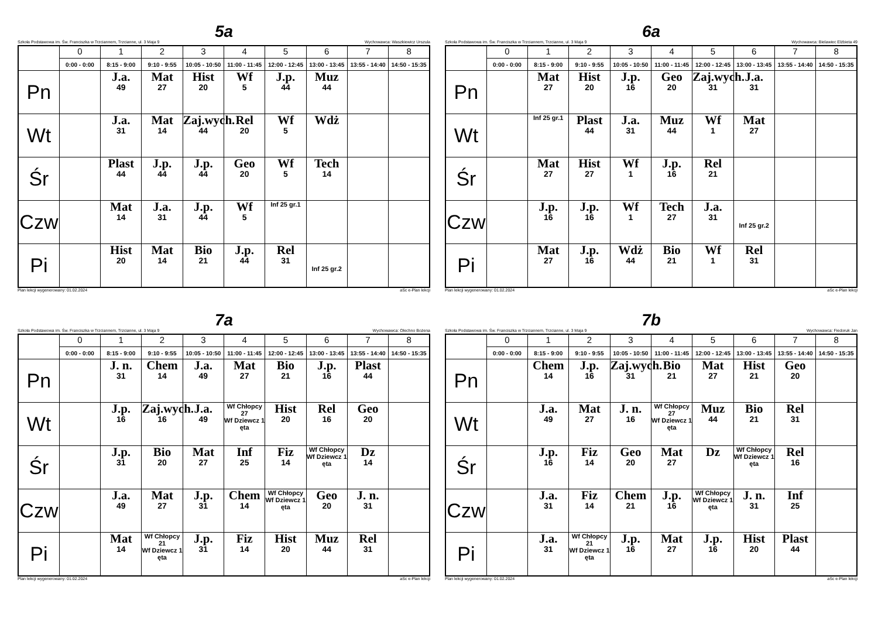5a
Szkoła Podstawowa im. Św. Franciszka w Trzciannem, Trzcianne, ul. 3 Maja 9 Wychowawca: Waszkiewicz Urszula
| | 0 | 1 | 2 | 3 | 4 | 5 | 6 | 7 | 8 |
| --- | --- | --- | --- | --- | --- | --- | --- | --- | --- |
| | 0:00 - 0:00 | 8:15 - 9:00 | 9:10 - 9:55 | 10:05 - 10:50 | 11:00 - 11:45 | 12:00 - 12:45 | 13:00 - 13:45 | 13:55 - 14:40 | 14:50 - 15:35 |
| Pn | | J.a. 49 | Mat 27 | Hist 20 | Wf 5 | J.p. 44 | Muz 44 | | |
| Wt | | J.a. 31 | Mat 14 | Zaj.wych. 44 | Rel 20 | Wf 5 | Wdż | | |
| Śr | | Plast 44 | J.p. 44 | J.p. 44 | Geo 20 | Wf 5 | Tech 14 | | |
| Czw | | Mat 14 | J.a. 31 | J.p. 44 | Wf 5 | Inf 25 gr.1 | | | |
| Pi | | Hist 20 | Mat 14 | Bio 21 | J.p. 44 | Rel 31 | Inf 25 gr.2 | | |
Plan lekcji wygenerowany: 01.02.2024 aSc e-Plan lekcji
6a
Szkoła Podstawowa im. Św. Franciszka w Trzciannem, Trzcianne, ul. 3 Maja 9 Wychowawca: Bielawiec Elżbieta 49
| | 0 | 1 | 2 | 3 | 4 | 5 | 6 | 7 | 8 |
| --- | --- | --- | --- | --- | --- | --- | --- | --- | --- |
| | 0:00 - 0:00 | 8:15 - 9:00 | 9:10 - 9:55 | 10:05 - 10:50 | 11:00 - 11:45 | 12:00 - 12:45 | 13:00 - 13:45 | 13:55 - 14:40 | 14:50 - 15:35 |
| Pn | | Mat 27 | Hist 20 | J.p. 16 | Geo 20 | Zaj.wych. 31 | J.a. 31 | | |
| Wt | | Inf 25 gr.1 | Plast 44 | J.a. 31 | Muz 44 | Wf 1 | Mat 27 | | |
| Śr | | Mat 27 | Hist 27 | Wf 1 | J.p. 16 | Rel 21 | | | |
| Czw | | J.p. 16 | J.p. 16 | Wf 1 | Tech 27 | J.a. 31 | Inf 25 gr.2 | | |
| Pi | | Mat 27 | J.p. 16 | Wdż 44 | Bio 21 | Wf 1 | Rel 31 | | |
Plan lekcji wygenerowany: 01.02.2024 aSc e-Plan lekcji
7a
Szkoła Podstawowa im. Św. Franciszka w Trzciannem, Trzcianne, ul. 3 Maja 9 Wychowawca: Olechno Bożena
| | 0 | 1 | 2 | 3 | 4 | 5 | 6 | 7 | 8 |
| --- | --- | --- | --- | --- | --- | --- | --- | --- | --- |
| | 0:00 - 0:00 | 8:15 - 9:00 | 9:10 - 9:55 | 10:05 - 10:50 | 11:00 - 11:45 | 12:00 - 12:45 | 13:00 - 13:45 | 13:55 - 14:40 | 14:50 - 15:35 |
| Pn | | J. n. 31 | Chem 14 | J.a. 49 | Mat 27 | Bio 21 | J.p. 16 | Plast 44 | |
| Wt | | J.p. 16 | Zaj.wych. 16 | J.a. 49 | Wf Chłopcy 27 Wf Dziewcz 1 ęta | Hist 20 | Rel 16 | Geo 20 | |
| Śr | | J.p. 31 | Bio 20 | Mat 27 | Inf 25 | Fiz 14 | Wf Chłopcy Wf Dziewcz 1 ęta | Dz 14 | |
| Czw | | J.a. 49 | Mat 27 | J.p. 31 | Chem 14 | Wf Chłopcy Wf Dziewcz 1 ęta | Geo 20 | J. n. 31 | |
| Pi | | Mat 14 | Wf Chłopcy 21 Wf Dziewcz 1 ęta | J.p. 31 | Fiz 14 | Hist 20 | Muz 44 | Rel 31 | |
Plan lekcji wygenerowany: 01.02.2024 aSc e-Plan lekcji
7b
Szkoła Podstawowa im. Św. Franciszka w Trzciannem, Trzcianne, ul. 3 Maja 9 Wychowawca: Fiedoruk Jan
| | 0 | 1 | 2 | 3 | 4 | 5 | 6 | 7 | 8 |
| --- | --- | --- | --- | --- | --- | --- | --- | --- | --- |
| | 0:00 - 0:00 | 8:15 - 9:00 | 9:10 - 9:55 | 10:05 - 10:50 | 11:00 - 11:45 | 12:00 - 12:45 | 13:00 - 13:45 | 13:55 - 14:40 | 14:50 - 15:35 |
| Pn | | Chem 14 | J.p. 16 | Zaj.wych. 31 | Bio 21 | Mat 27 | Hist 21 | Geo 20 | |
| Wt | | J.a. 49 | Mat 27 | J. n. 16 | Wf Chłopcy 27 Wf Dziewcz 1 ęta | Muz 44 | Bio 21 | Rel 31 | |
| Śr | | J.p. 16 | Fiz 14 | Geo 20 | Mat 27 | Dz | Wf Chłopcy Wf Dziewcz 1 ęta | Rel 16 | |
| Czw | | J.a. 31 | Fiz 14 | Chem 21 | J.p. 16 | Wf Chłopcy Wf Dziewcz 1 ęta | J. n. 31 | Inf 25 | |
| Pi | | J.a. 31 | Wf Chłopcy 21 Wf Dziewcz 1 ęta | J.p. 16 | Mat 27 | J.p. 16 | Hist 20 | Plast 44 | |
Plan lekcji wygenerowany: 01.02.2024 aSc e-Plan lekcji